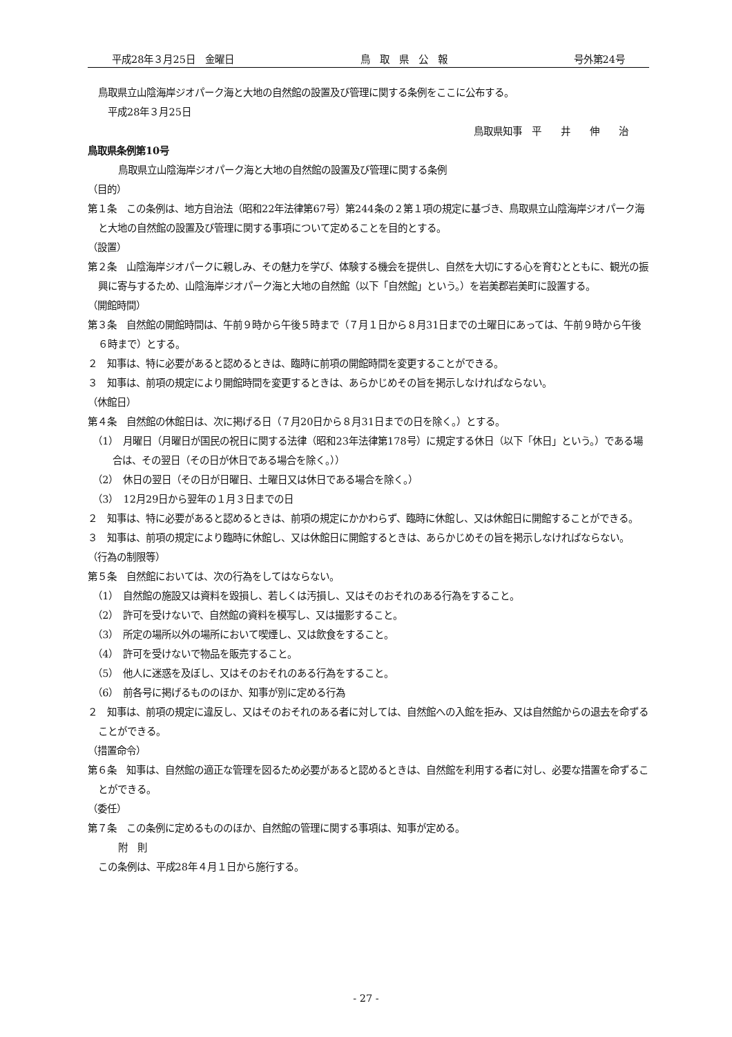平成28年３月25日　金曜日 鳥　取　県　公　報 号外第24号
鳥取県立山陰海岸ジオパーク海と大地の自然館の設置及び管理に関する条例をここに公布する。
平成28年３月25日
鳥取県知事　平　　井　　伸　　治
鳥取県条例第10号
鳥取県立山陰海岸ジオパーク海と大地の自然館の設置及び管理に関する条例
（目的）
第１条　この条例は、地方自治法（昭和22年法律第67号）第244条の２第１項の規定に基づき、鳥取県立山陰海岸ジオパーク海と大地の自然館の設置及び管理に関する事項について定めることを目的とする。
（設置）
第２条　山陰海岸ジオパークに親しみ、その魅力を学び、体験する機会を提供し、自然を大切にする心を育むとともに、観光の振興に寄与するため、山陰海岸ジオパーク海と大地の自然館（以下「自然館」という。）を岩美郡岩美町に設置する。
（開館時間）
第３条　自然館の開館時間は、午前９時から午後５時まで（７月１日から８月31日までの土曜日にあっては、午前９時から午後６時まで）とする。
２　知事は、特に必要があると認めるときは、臨時に前項の開館時間を変更することができる。
３　知事は、前項の規定により開館時間を変更するときは、あらかじめその旨を掲示しなければならない。
（休館日）
第４条　自然館の休館日は、次に掲げる日（７月20日から８月31日までの日を除く。）とする。
（1）　月曜日（月曜日が国民の祝日に関する法律（昭和23年法律第178号）に規定する休日（以下「休日」という。）である場合は、その翌日（その日が休日である場合を除く。））
（2）　休日の翌日（その日が日曜日、土曜日又は休日である場合を除く。）
（3）　12月29日から翌年の１月３日までの日
２　知事は、特に必要があると認めるときは、前項の規定にかかわらず、臨時に休館し、又は休館日に開館することができる。
３　知事は、前項の規定により臨時に休館し、又は休館日に開館するときは、あらかじめその旨を掲示しなければならない。
（行為の制限等）
第５条　自然館においては、次の行為をしてはならない。
（1）　自然館の施設又は資料を毀損し、若しくは汚損し、又はそのおそれのある行為をすること。
（2）　許可を受けないで、自然館の資料を模写し、又は撮影すること。
（3）　所定の場所以外の場所において喫煙し、又は飲食をすること。
（4）　許可を受けないで物品を販売すること。
（5）　他人に迷惑を及ぼし、又はそのおそれのある行為をすること。
（6）　前各号に掲げるもののほか、知事が別に定める行為
２　知事は、前項の規定に違反し、又はそのおそれのある者に対しては、自然館への入館を拒み、又は自然館からの退去を命ずることができる。
（措置命令）
第６条　知事は、自然館の適正な管理を図るため必要があると認めるときは、自然館を利用する者に対し、必要な措置を命ずることができる。
（委任）
第７条　この条例に定めるもののほか、自然館の管理に関する事項は、知事が定める。
附　則
この条例は、平成28年４月１日から施行する。
- 27 -